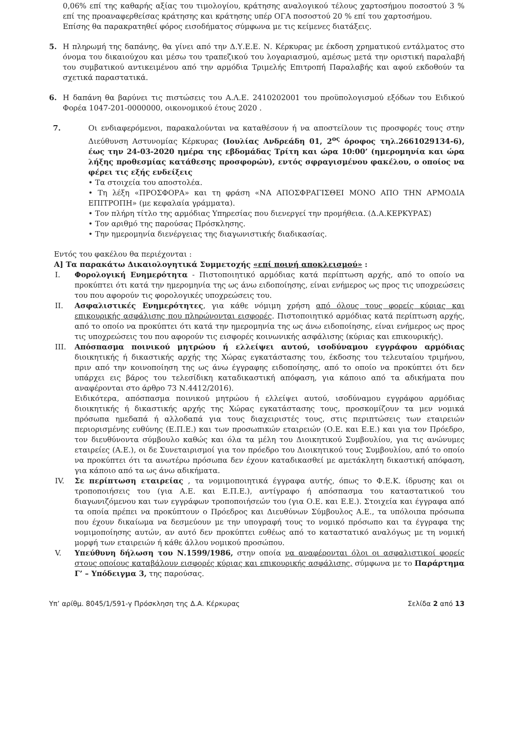0,06% επί της καθαρής αξίας του τιμολογίου, κράτησης αναλογικού τέλους χαρτοσήμου ποσοστού 3 % επί της προαναφερθείσας κράτησης και κράτησης υπέρ ΟΓΑ ποσοστού 20 % επί του χαρτοσήμου.
Επίσης θα παρακρατηθεί φόρος εισοδήματος σύμφωνα με τις κείμενες διατάξεις.
5. Η πληρωμή της δαπάνης, θα γίνει από την Δ.Υ.Ε.Ε. Ν. Κέρκυρας με έκδοση χρηματικού εντάλματος στο όνομα του δικαιούχου και μέσω του τραπεζικού του λογαριασμού, αμέσως μετά την οριστική παραλαβή του συμβατικού αντικειμένου από την αρμόδια Τριμελής Επιτροπή Παραλαβής και αφού εκδοθούν τα σχετικά παραστατικά.
6. Η δαπάνη θα βαρύνει τις πιστώσεις του Α.Λ.Ε. 2410202001 του προϋπολογισμού εξόδων του Ειδικού Φορέα 1047-201-0000000, οικονομικού έτους 2020 .
7. Οι ενδιαφερόμενοι, παρακαλούνται να καταθέσουν ή να αποστείλουν τις προσφορές τους στην Διεύθυνση Αστυνομίας Κέρκυρας (Ιουλίας Ανδρεάδη 01, 2<sup>ος</sup> όροφος τηλ.2661029134-6), έως την 24-03-2020 ημέρα της εβδομάδας Τρίτη και ώρα 10:00’ (ημερομηνία και ώρα λήξης προθεσμίας κατάθεσης προσφορών), εντός σφραγισμένου φακέλου, ο οποίος να φέρει τις εξής ενδείξεις
• Τα στοιχεία του αποστολέα.
• Τη λέξη «ΠΡΟΣΦΟΡΑ» και τη φράση «ΝΑ ΑΠΟΣΦΡΑΓΙΣΘΕΙ ΜΟΝΟ ΑΠΟ ΤΗΝ ΑΡΜΟΔΙΑ ΕΠΙΤΡΟΠΗ» (με κεφαλαία γράμματα).
• Τον πλήρη τίτλο της αρμόδιας Υπηρεσίας που διενεργεί την προμήθεια. (Δ.Α.ΚΕΡΚΥΡΑΣ)
• Τον αριθμό της παρούσας Πρόσκλησης.
• Την ημερομηνία διενέργειας της διαγωνιστικής διαδικασίας.
Εντός του φακέλου θα περιέχονται :
Α] Τα παρακάτω Δικαιολογητικά Συμμετοχής «επί ποινή αποκλεισμού» :
I. Φορολογική Ενημερότητα - Πιστοποιητικό αρμόδιας κατά περίπτωση αρχής, από το οποίο να προκύπτει ότι κατά την ημερομηνία της ως άνω ειδοποίησης, είναι ενήμερος ως προς τις υποχρεώσεις του που αφορούν τις φορολογικές υποχρεώσεις του.
II. Ασφαλιστικές Ενημερότητες, για κάθε νόμιμη χρήση από όλους τους φορείς κύριας και επικουρικής ασφάλισης που πληρώνονται εισφορές. Πιστοποιητικό αρμόδιας κατά περίπτωση αρχής, από το οποίο να προκύπτει ότι κατά την ημερομηνία της ως άνω ειδοποίησης, είναι ενήμερος ως προς τις υποχρεώσεις του που αφορούν τις εισφορές κοινωνικής ασφάλισης (κύριας και επικουρικής).
III. Απόσπασμα ποινικού μητρώου ή ελλείψει αυτού, ισοδύναμου εγγράφου αρμόδιας διοικητικής ή δικαστικής αρχής της Χώρας εγκατάστασης του, έκδοσης του τελευταίου τριμήνου, πριν από την κοινοποίηση της ως άνω έγγραφης ειδοποίησης, από το οποίο να προκύπτει ότι δεν υπάρχει εις βάρος του τελεσίδικη καταδικαστική απόφαση, για κάποιο από τα αδικήματα που αναφέρονται στο άρθρο 73 Ν.4412/2016).
Ειδικότερα, απόσπασμα ποινικού μητρώου ή ελλείψει αυτού, ισοδύναμου εγγράφου αρμόδιας διοικητικής ή δικαστικής αρχής της Χώρας εγκατάστασης τους, προσκομίζουν τα μεν νομικά πρόσωπα ημεδαπά ή αλλοδαπά για τους διαχειριστές τους, στις περιπτώσεις των εταιρειών περιορισμένης ευθύνης (Ε.Π.Ε.) και των προσωπικών εταιρειών (Ο.Ε. και Ε.Ε.) και για τον Πρόεδρο, τον διευθύνοντα σύμβουλο καθώς και όλα τα μέλη του Διοικητικού Συμβουλίου, για τις ανώνυμες εταιρείες (Α.Ε.), οι δε Συνεταιρισμοί για τον πρόεδρο του Διοικητικού τους Συμβουλίου, από το οποίο να προκύπτει ότι τα ανωτέρω πρόσωπα δεν έχουν καταδικασθεί με αμετάκλητη δικαστική απόφαση, για κάποιο από τα ως άνω αδικήματα.
IV. Σε περίπτωση εταιρείας , τα νομιμοποιητικά έγγραφα αυτής, όπως το Φ.Ε.Κ. ίδρυσης και οι τροποποιήσεις του (για Α.Ε. και Ε.Π.Ε.), αντίγραφο ή απόσπασμα του καταστατικού του διαγωνιζόμενου και των εγγράφων τροποποιήσεών του (για Ο.Ε. και Ε.Ε.). Στοιχεία και έγγραφα από τα οποία πρέπει να προκύπτουν ο Πρόεδρος και Διευθύνων Σύμβουλος Α.Ε., τα υπόλοιπα πρόσωπα που έχουν δικαίωμα να δεσμεύουν με την υπογραφή τους το νομικό πρόσωπο και τα έγγραφα της νομιμοποίησης αυτών, αν αυτό δεν προκύπτει ευθέως από το καταστατικό αναλόγως με τη νομική μορφή των εταιρειών ή κάθε άλλου νομικού προσώπου.
V. Υπεύθυνη δήλωση του Ν.1599/1986, στην οποία να αναφέρονται όλοι οι ασφαλιστικοί φορείς στους οποίους καταβάλουν εισφορές κύριας και επικουρικής ασφάλισης, σύμφωνα με το Παράρτημα Γ’ – Υπόδειγμα 3, της παρούσας.
Υπ’ αρίθμ. 8045/1/591-γ Πρόσκληση της Δ.Α. Κέρκυρας Σελίδα 2 από 13